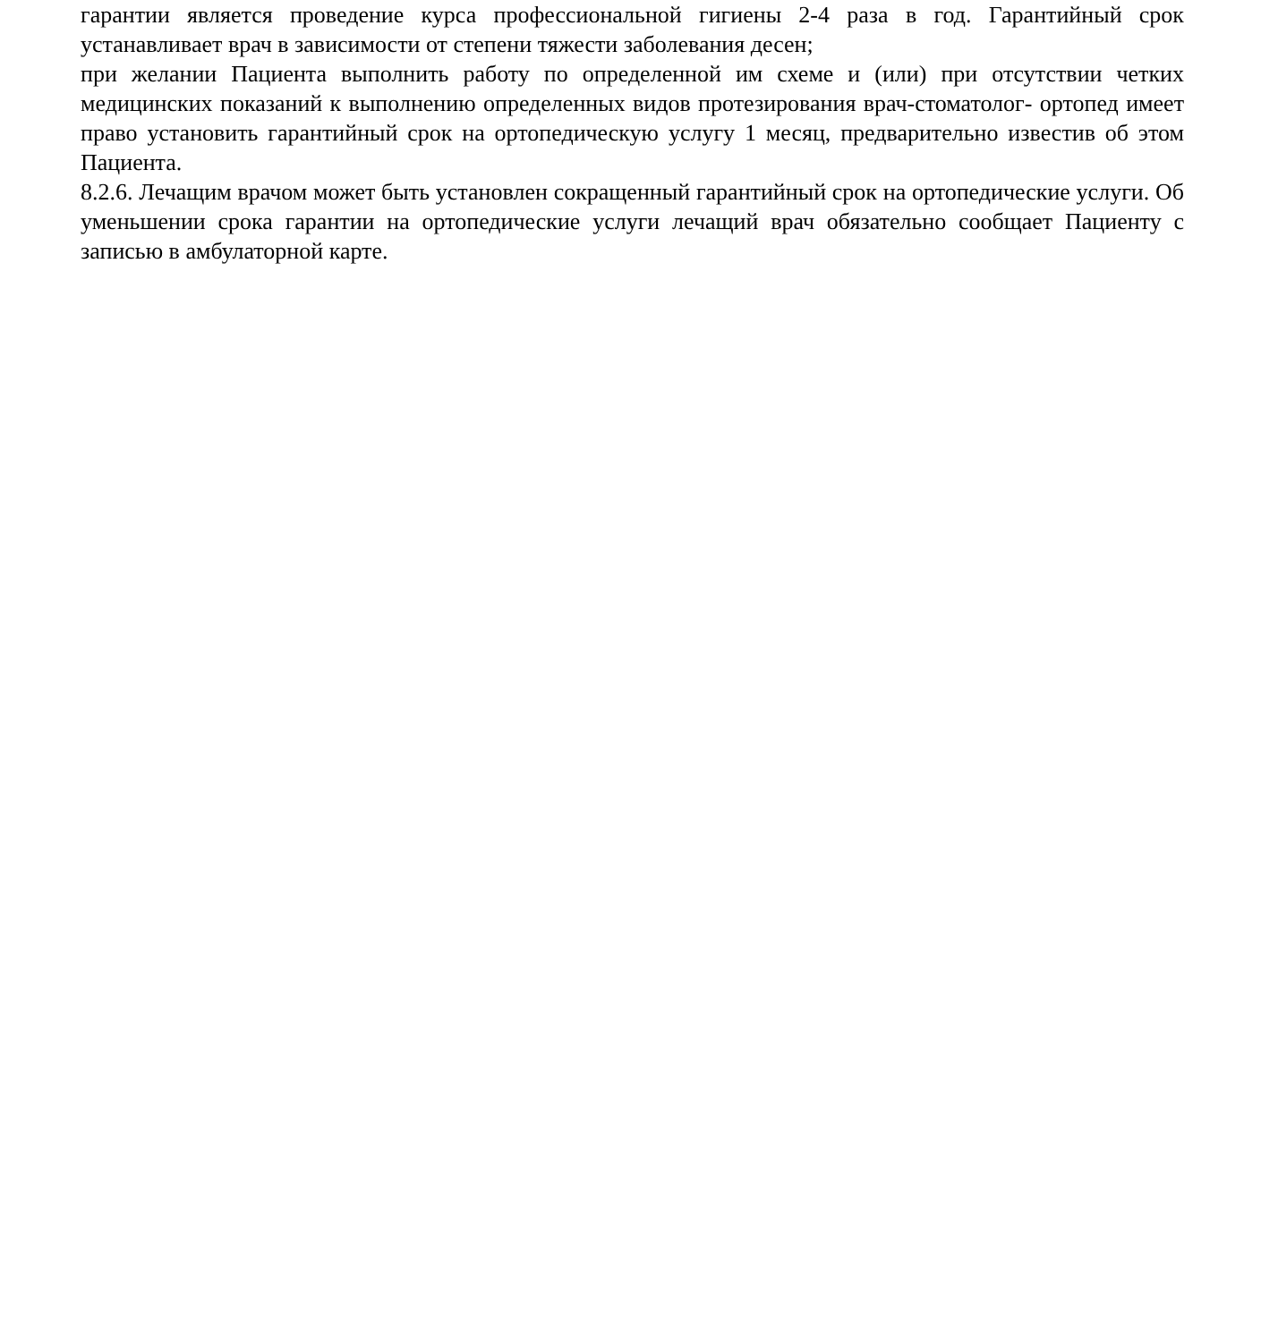гарантии является проведение курса профессиональной гигиены 2-4 раза в год. Гарантийный срок устанавливает врач в зависимости от степени тяжести заболевания десен;
при желании Пациента выполнить работу по определенной им схеме и (или) при отсутствии четких медицинских показаний к выполнению определенных видов протезирования врач-стоматолог- ортопед имеет право установить гарантийный срок на ортопедическую услугу 1 месяц, предварительно известив об этом Пациента.
8.2.6. Лечащим врачом может быть установлен сокращенный гарантийный срок на ортопедические услуги. Об уменьшении срока гарантии на ортопедические услуги лечащий врач обязательно сообщает Пациенту с записью в амбулаторной карте.